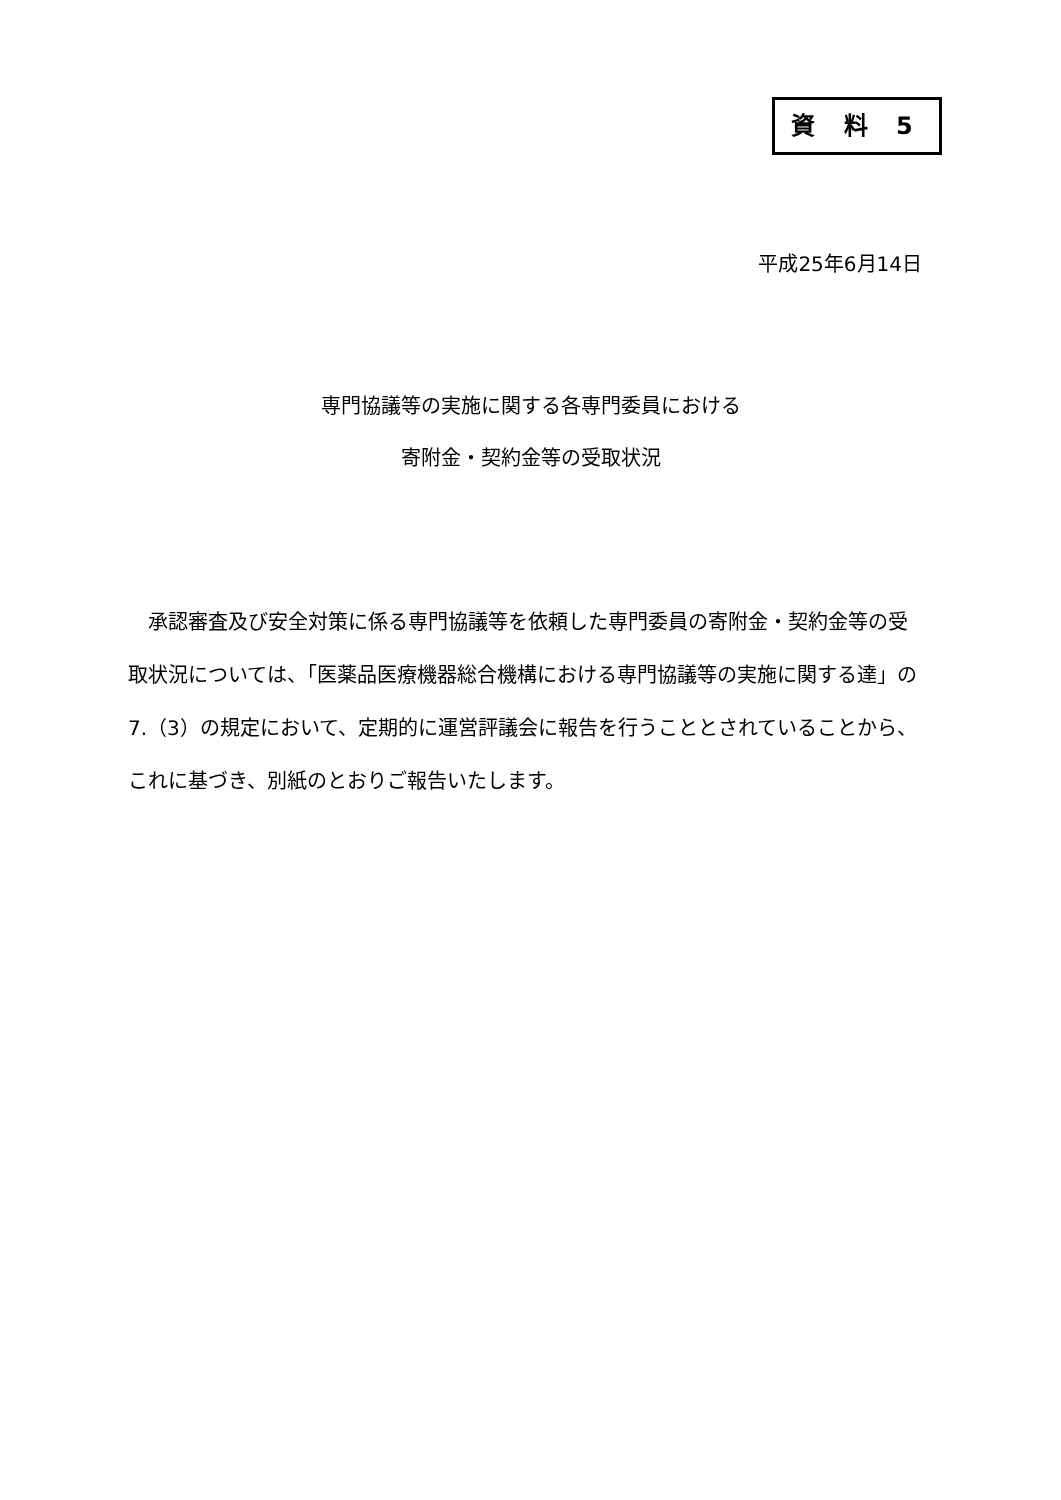資 料 5
平成25年6月14日
専門協議等の実施に関する各専門委員における
寄附金・契約金等の受取状況
　承認審査及び安全対策に係る専門協議等を依頼した専門委員の寄附金・契約金等の受取状況については、「医薬品医療機器総合機構における専門協議等の実施に関する達」の7.（3）の規定において、定期的に運営評議会に報告を行うこととされていることから、これに基づき、別紙のとおりご報告いたします。